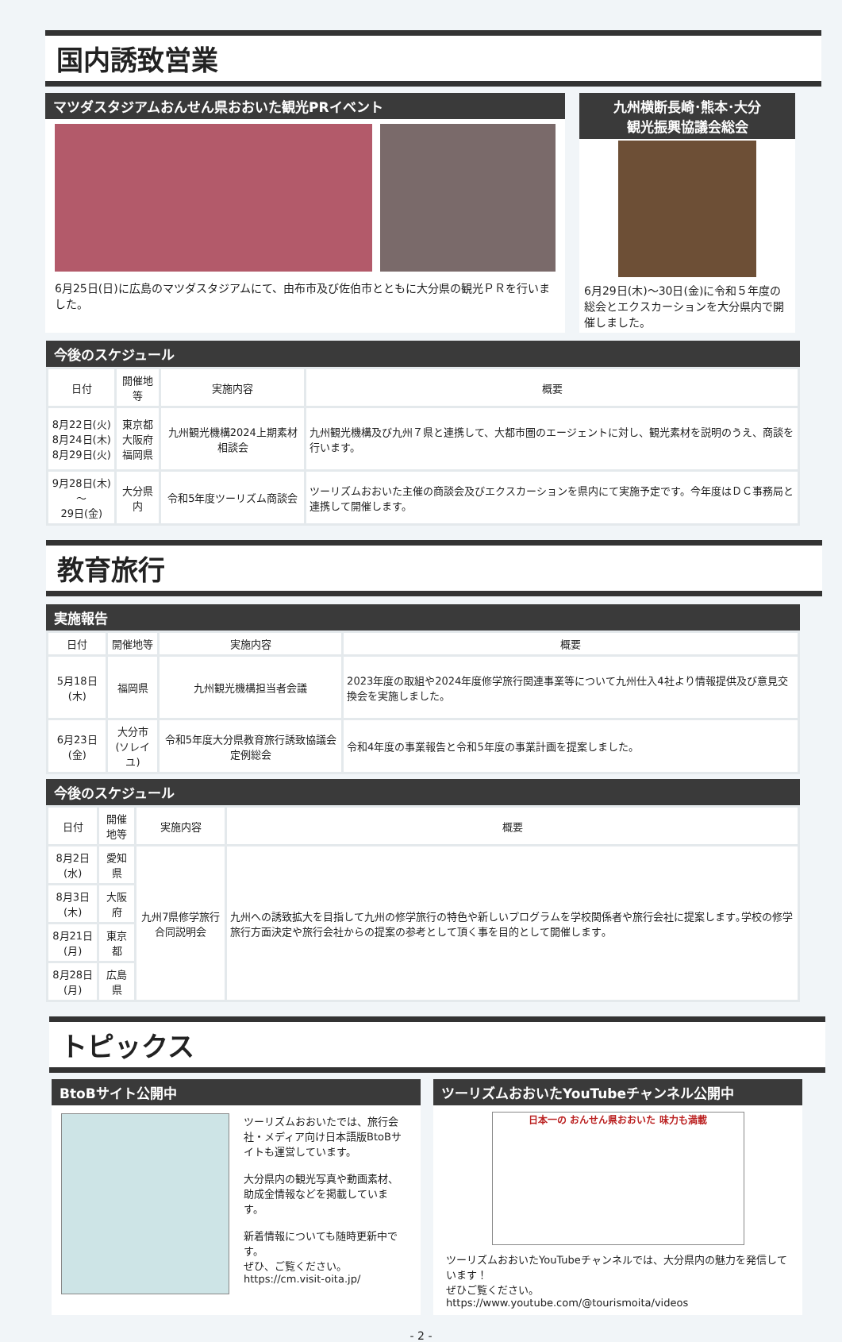国内誘致営業
マツダスタジアムおんせん県おおいた観光PRイベント
6月25日(日)に広島のマツダスタジアムにて、由布市及び佐伯市とともに大分県の観光ＰＲを行いました。
九州横断長崎･熊本･大分
観光振興協議会総会
6月29日(木)～30日(金)に令和５年度の総会とエクスカーションを大分県内で開催しました。
今後のスケジュール
| 日付 | 開催地等 | 実施内容 | 概要 |
| --- | --- | --- | --- |
| 8月22日(火) 8月24日(木) 8月29日(火) | 東京都 大阪府 福岡県 | 九州観光機構2024上期素材相談会 | 九州観光機構及び九州７県と連携して、大都市圏のエージェントに対し、観光素材を説明のうえ、商談を行います。 |
| 9月28日(木)～ 29日(金) | 大分県内 | 令和5年度ツーリズム商談会 | ツーリズムおおいた主催の商談会及びエクスカーションを県内にて実施予定です。今年度はＤＣ事務局と連携して開催します。 |
教育旅行
実施報告
| 日付 | 開催地等 | 実施内容 | 概要 |
| --- | --- | --- | --- |
| 5月18日(木) | 福岡県 | 九州観光機構担当者会議 | 2023年度の取組や2024年度修学旅行関連事業等について九州仕入4社より情報提供及び意見交換会を実施しました。 |
| 6月23日(金) | 大分市 (ソレイユ) | 令和5年度大分県教育旅行誘致協議会定例総会 | 令和4年度の事業報告と令和5年度の事業計画を提案しました。 |
今後のスケジュール
| 日付 | 開催地等 | 実施内容 | 概要 |
| --- | --- | --- | --- |
| 8月2日(水) | 愛知県 | 九州7県修学旅行合同説明会 | 九州への誘致拡大を目指して九州の修学旅行の特色や新しいプログラムを学校関係者や旅行会社に提案します｡学校の修学旅行方面決定や旅行会社からの提案の参考として頂く事を目的として開催します｡ |
| 8月3日(木) | 大阪府 | | |
| 8月21日(月) | 東京都 | | |
| 8月28日(月) | 広島県 | | |
トピックス
BtoBサイト公開中
ツーリズムおおいたでは、旅行会社・メディア向け日本語版BtoBサイトも運営しています。
大分県内の観光写真や動画素材、助成金情報などを掲載しています。
新着情報についても随時更新中です。
ぜひ、ご覧ください。
https://cm.visit-oita.jp/
ツーリズムおおいたYouTubeチャンネル公開中
日本一の おんせん県おおいた 味力も満載
ツーリズムおおいたYouTubeチャンネルでは、大分県内の魅力を発信しています！
ぜひご覧ください。
https://www.youtube.com/@tourismoita/videos
- 2 -